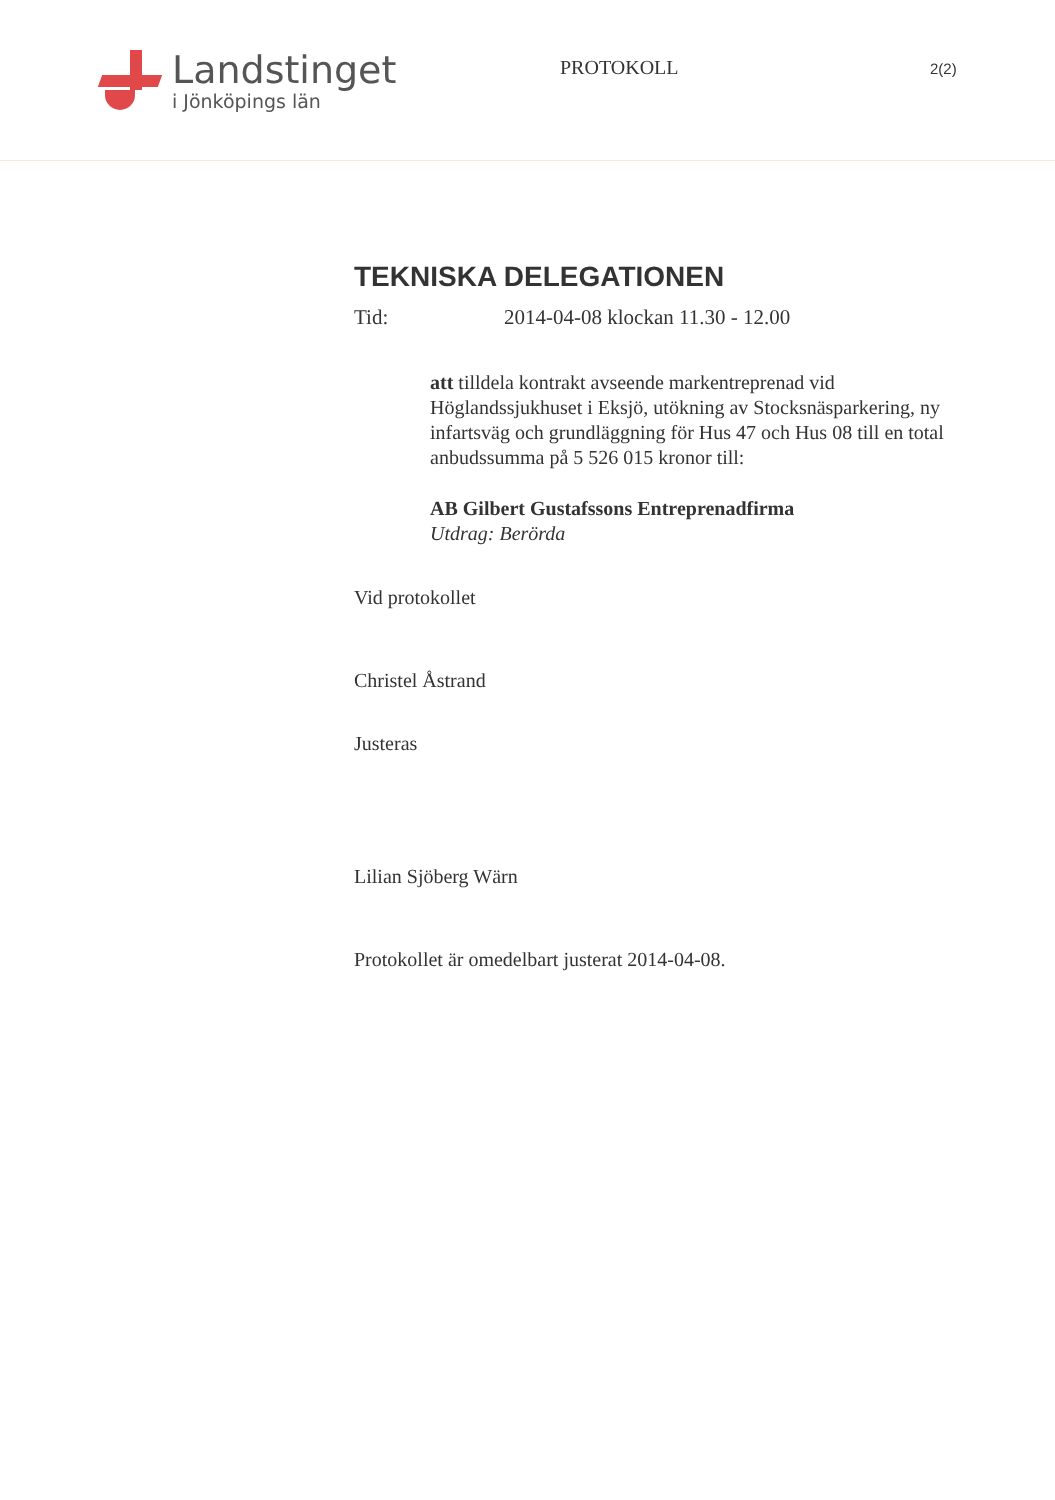Landstinget
i Jönköpings län
PROTOKOLL
2(2)
TEKNISKA DELEGATIONEN
Tid: 2014-04-08 klockan 11.30 - 12.00
att tilldela kontrakt avseende markentreprenad vid Höglandssjukhuset i Eksjö, utökning av Stocksnäsparkering, ny infartsväg och grundläggning för Hus 47 och Hus 08 till en total anbudssumma på 5 526 015 kronor till:
AB Gilbert Gustafssons Entreprenadfirma
Utdrag: Berörda
Vid protokollet
Christel Åstrand
Justeras
Lilian Sjöberg Wärn
Protokollet är omedelbart justerat 2014-04-08.